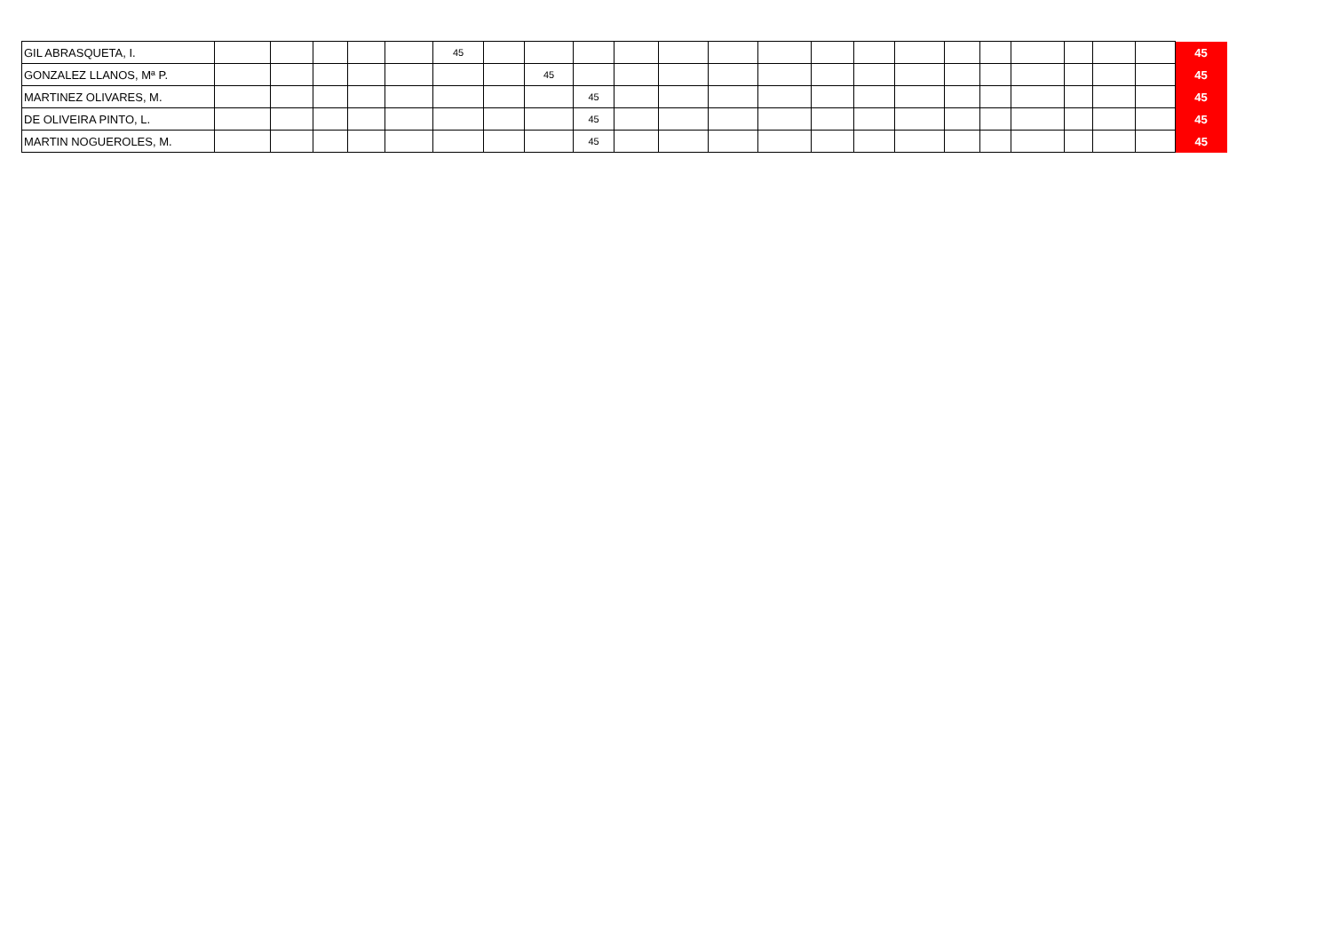| GIL ABRASQUETA, I. | | | | | | 45 | | | | | | | | | | | | | | | | | 45 |
| GONZALEZ LLANOS, Mª P. | | | | | | | | 45 | | | | | | | | | | | | | | | 45 |
| MARTINEZ OLIVARES, M. | | | | | | | | | 45 | | | | | | | | | | | | | | 45 |
| DE OLIVEIRA PINTO, L. | | | | | | | | | 45 | | | | | | | | | | | | | | 45 |
| MARTIN NOGUEROLES, M. | | | | | | | | | 45 | | | | | | | | | | | | | | 45 |